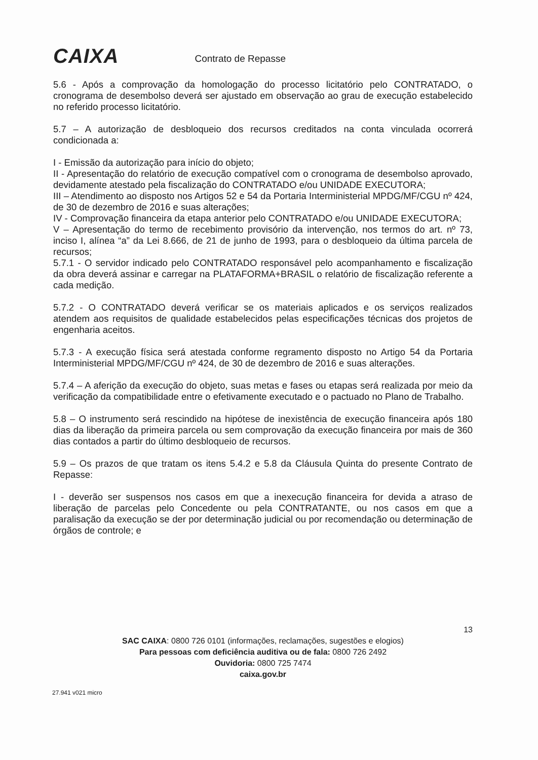CAIXA
Contrato de Repasse
5.6 - Após a comprovação da homologação do processo licitatório pelo CONTRATADO, o cronograma de desembolso deverá ser ajustado em observação ao grau de execução estabelecido no referido processo licitatório.
5.7 – A autorização de desbloqueio dos recursos creditados na conta vinculada ocorrerá condicionada a:
I - Emissão da autorização para início do objeto;
II - Apresentação do relatório de execução compatível com o cronograma de desembolso aprovado, devidamente atestado pela fiscalização do CONTRATADO e/ou UNIDADE EXECUTORA;
III – Atendimento ao disposto nos Artigos 52 e 54 da Portaria Interministerial MPDG/MF/CGU nº 424, de 30 de dezembro de 2016 e suas alterações;
IV - Comprovação financeira da etapa anterior pelo CONTRATADO e/ou UNIDADE EXECUTORA;
V – Apresentação do termo de recebimento provisório da intervenção, nos termos do art. nº 73, inciso I, alínea “a” da Lei 8.666, de 21 de junho de 1993, para o desbloqueio da última parcela de recursos;
5.7.1 - O servidor indicado pelo CONTRATADO responsável pelo acompanhamento e fiscalização da obra deverá assinar e carregar na PLATAFORMA+BRASIL o relatório de fiscalização referente a cada medição.
5.7.2 - O CONTRATADO deverá verificar se os materiais aplicados e os serviços realizados atendem aos requisitos de qualidade estabelecidos pelas especificações técnicas dos projetos de engenharia aceitos.
5.7.3 - A execução física será atestada conforme regramento disposto no Artigo 54 da Portaria Interministerial MPDG/MF/CGU nº 424, de 30 de dezembro de 2016 e suas alterações.
5.7.4 – A aferição da execução do objeto, suas metas e fases ou etapas será realizada por meio da verificação da compatibilidade entre o efetivamente executado e o pactuado no Plano de Trabalho.
5.8 – O instrumento será rescindido na hipótese de inexistência de execução financeira após 180 dias da liberação da primeira parcela ou sem comprovação da execução financeira por mais de 360 dias contados a partir do último desbloqueio de recursos.
5.9 – Os prazos de que tratam os itens 5.4.2 e 5.8 da Cláusula Quinta do presente Contrato de Repasse:
I - deverão ser suspensos nos casos em que a inexecução financeira for devida a atraso de liberação de parcelas pelo Concedente ou pela CONTRATANTE, ou nos casos em que a paralisação da execução se der por determinação judicial ou por recomendação ou determinação de órgãos de controle; e
13
SAC CAIXA: 0800 726 0101 (informações, reclamações, sugestões e elogios)
Para pessoas com deficiência auditiva ou de fala: 0800 726 2492
Ouvidoria: 0800 725 7474
caixa.gov.br
27.941 v021 micro